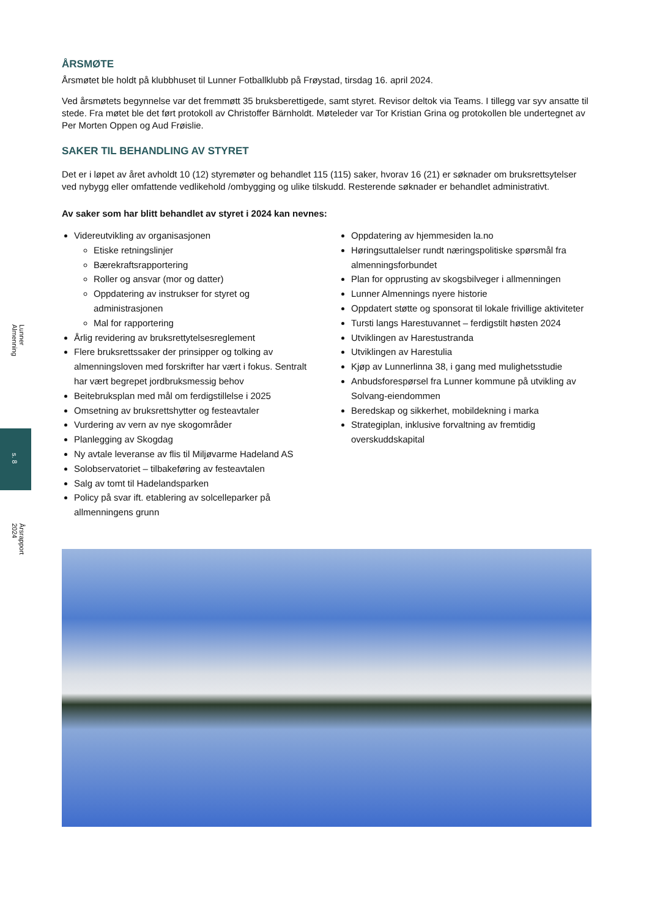Lunner Almenning
Årsrapport 2024
s. 8
ÅRSMØTE
Årsmøtet ble holdt på klubbhuset til Lunner Fotballklubb på Frøystad, tirsdag 16. april 2024.
Ved årsmøtets begynnelse var det fremmøtt 35 bruksberettigede, samt styret. Revisor deltok via Teams. I tillegg var syv ansatte til stede. Fra møtet ble det ført protokoll av Christoffer Bärnholdt. Møteleder var Tor Kristian Grina og protokollen ble undertegnet av Per Morten Oppen og Aud Frøislie.
SAKER TIL BEHANDLING AV STYRET
Det er i løpet av året avholdt 10 (12) styremøter og behandlet 115 (115) saker, hvorav 16 (21) er søknader om bruksrettsytelser ved nybygg eller omfattende vedlikehold /ombygging og ulike tilskudd. Resterende søknader er behandlet administrativt.
Av saker som har blitt behandlet av styret i 2024 kan nevnes:
Videreutvikling av organisasjonen
Etiske retningslinjer
Bærekraftsrapportering
Roller og ansvar (mor og datter)
Oppdatering av instrukser for styret og administrasjonen
Mal for rapportering
Årlig revidering av bruksrettytelsesreglement
Flere bruksrettssaker der prinsipper og tolking av almenningsloven med forskrifter har vært i fokus. Sentralt har vært begrepet jordbruksmessig behov
Beitebruksplan med mål om ferdigstillelse i 2025
Omsetning av bruksrettshytter og festeavtaler
Vurdering av vern av nye skogområder
Planlegging av Skogdag
Ny avtale leveranse av flis til Miljøvarme Hadeland AS
Solobservatoriet – tilbakeføring av festeavtalen
Salg av tomt til Hadelandsparken
Policy på svar ift. etablering av solcelleparker på allmenningens grunn
Oppdatering av hjemmesiden la.no
Høringsuttalelser rundt næringspolitiske spørsmål fra almenningsforbundet
Plan for opprusting av skogsbilveger i allmenningen
Lunner Almennings nyere historie
Oppdatert støtte og sponsorat til lokale frivillige aktiviteter
Tursti langs Harestuvannet – ferdigstilt høsten 2024
Utviklingen av Harestustranda
Utviklingen av Harestulia
Kjøp av Lunnerlinna 38, i gang med mulighetsstudie
Anbudsforespørsel fra Lunner kommune på utvikling av Solvang-eiendommen
Beredskap og sikkerhet, mobildekning i marka
Strategiplan, inklusive forvaltning av fremtidig overskuddskapital